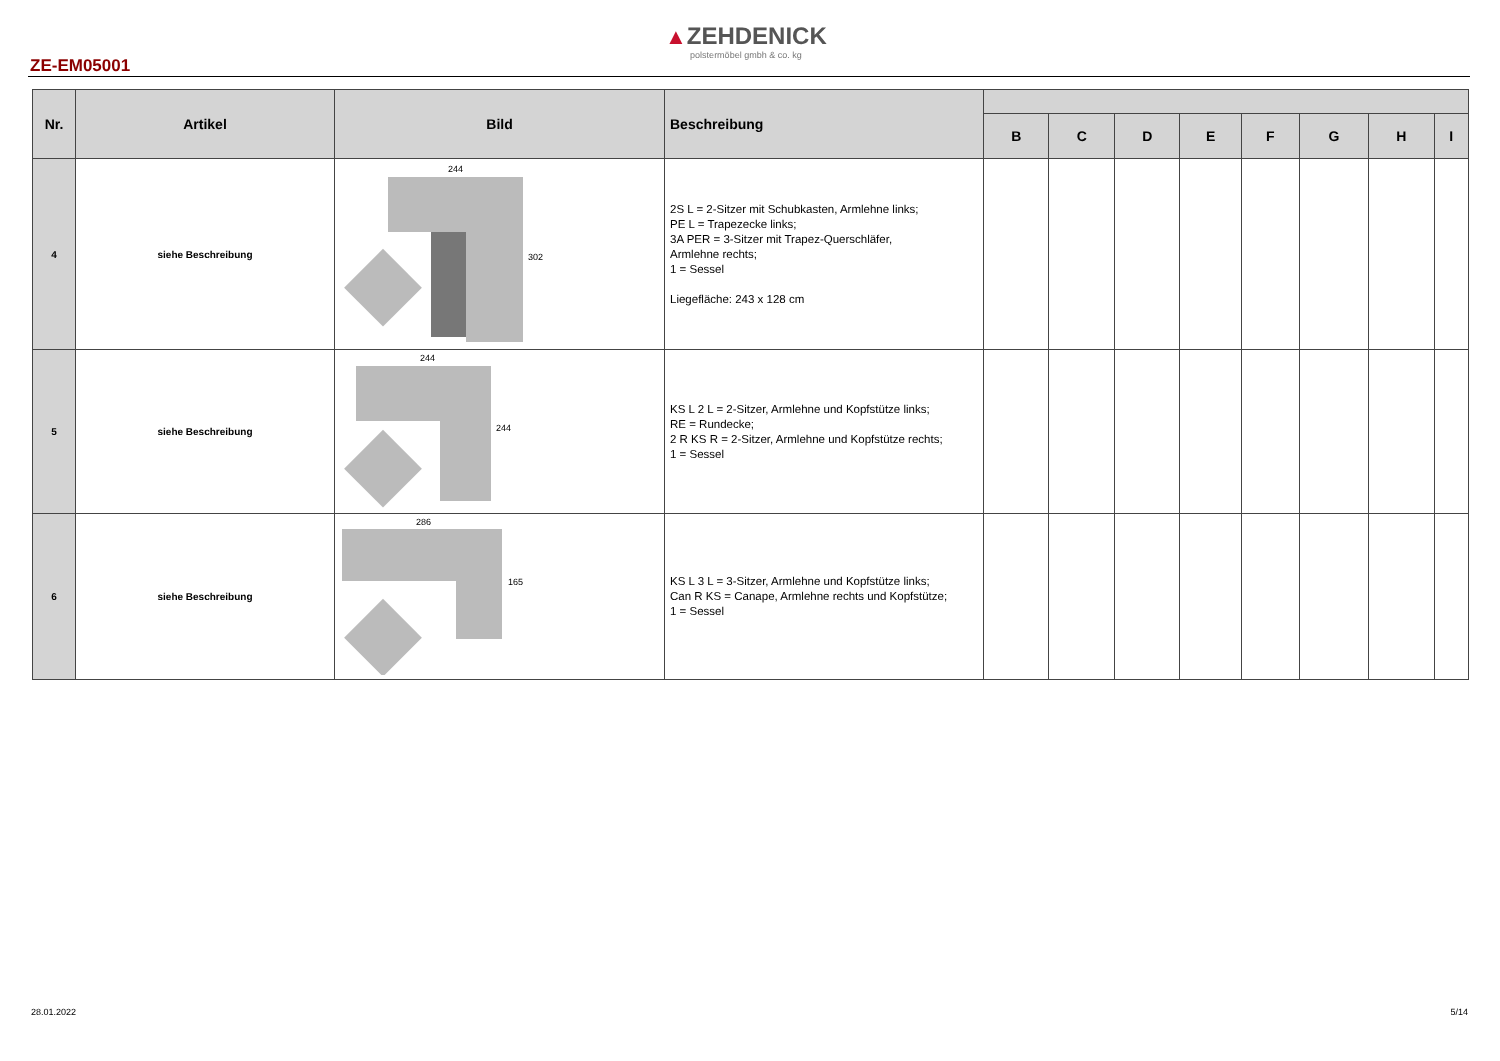▲ZEHDENICK
polstermöbel gmbh & co. kg
ZE-EM05001
| Nr. | Artikel | Bild | Beschreibung | | | | | | | | |
| --- | --- | --- | --- | --- | --- | --- | --- | --- | --- | --- | --- |
| | | | | B | C | D | E | F | G | H | I |
| 4 | siehe Beschreibung | 244 302 | 2S L = 2-Sitzer mit Schubkasten, Armlehne links; PE L = Trapezecke links; 3A PER = 3-Sitzer mit Trapez-Querschläfer, Armlehne rechts; 1 = Sessel Liegefläche: 243 x 128 cm | | | | | | | | |
| 5 | siehe Beschreibung | 244 244 | KS L 2 L = 2-Sitzer, Armlehne und Kopfstütze links; RE = Rundecke; 2 R KS R = 2-Sitzer, Armlehne und Kopfstütze rechts; 1 = Sessel | | | | | | | | |
| 6 | siehe Beschreibung | 286 165 | KS L 3 L = 3-Sitzer, Armlehne und Kopfstütze links; Can R KS = Canape, Armlehne rechts und Kopfstütze; 1 = Sessel | | | | | | | | |
28.01.2022 5/14